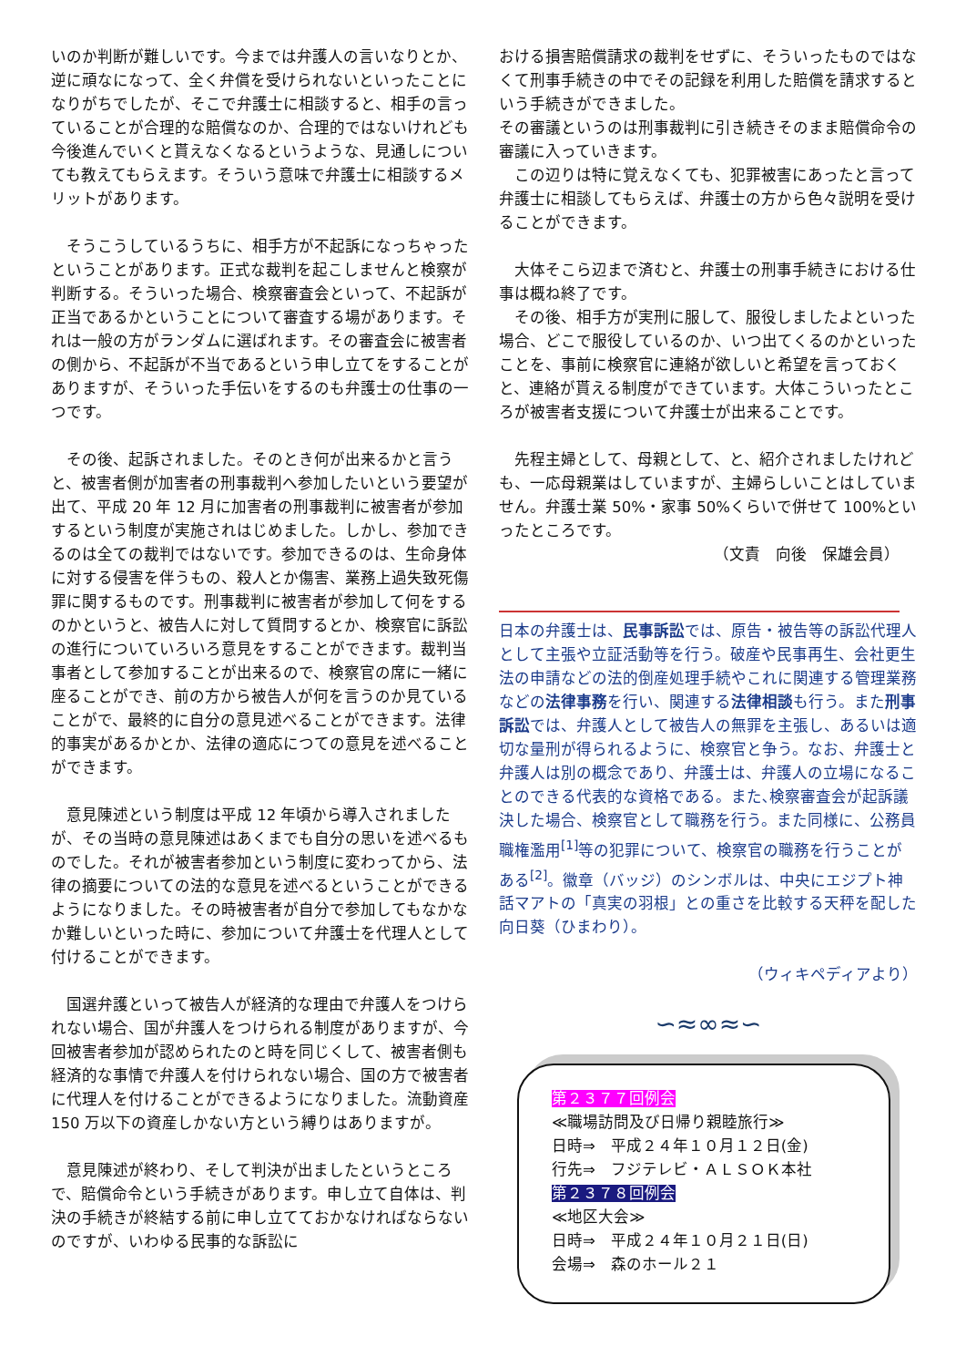いのか判断が難しいです。今までは弁護人の言いなりとか、逆に頑なになって、全く弁償を受けられないといったことになりがちでしたが、そこで弁護士に相談すると、相手の言っていることが合理的な賠償なのか、合理的ではないけれども今後進んでいくと貰えなくなるというような、見通しについても教えてもらえます。そういう意味で弁護士に相談するメリットがあります。
　そうこうしているうちに、相手方が不起訴になっちゃったということがあります。正式な裁判を起こしませんと検察が判断する。そういった場合、検察審査会といって、不起訴が正当であるかということについて審査する場があります。それは一般の方がランダムに選ばれます。その審査会に被害者の側から、不起訴が不当であるという申し立てをすることがありますが、そういった手伝いをするのも弁護士の仕事の一つです。
　その後、起訴されました。そのとき何が出来るかと言うと、被害者側が加害者の刑事裁判へ参加したいという要望が出て、平成 20 年 12 月に加害者の刑事裁判に被害者が参加するという制度が実施されはじめました。しかし、参加できるのは全ての裁判ではないです。参加できるのは、生命身体に対する侵害を伴うもの、殺人とか傷害、業務上過失致死傷罪に関するものです。刑事裁判に被害者が参加して何をするのかというと、被告人に対して質問するとか、検察官に訴訟の進行についていろいろ意見をすることができます。裁判当事者として参加することが出来るので、検察官の席に一緒に座ることができ、前の方から被告人が何を言うのか見ていることがで、最終的に自分の意見述べることができます。法律的事実があるかとか、法律の適応につての意見を述べることができます。
　意見陳述という制度は平成 12 年頃から導入されましたが、その当時の意見陳述はあくまでも自分の思いを述べるものでした。それが被害者参加という制度に変わってから、法律の摘要についての法的な意見を述べるということができるようになりました。その時被害者が自分で参加してもなかなか難しいといった時に、参加について弁護士を代理人として付けることができます。
　国選弁護といって被告人が経済的な理由で弁護人をつけられない場合、国が弁護人をつけられる制度がありますが、今回被害者参加が認められたのと時を同じくして、被害者側も経済的な事情で弁護人を付けられない場合、国の方で被害者に代理人を付けることができるようになりました。流動資産 150 万以下の資産しかない方という縛りはありますが。
　意見陳述が終わり、そして判決が出ましたというところで、賠償命令という手続きがあります。申し立て自体は、判決の手続きが終結する前に申し立てておかなければならないのですが、いわゆる民事的な訴訟に
おける損害賠償請求の裁判をせずに、そういったものではなくて刑事手続きの中でその記録を利用した賠償を請求するという手続きができました。
その審議というのは刑事裁判に引き続きそのまま賠償命令の審議に入っていきます。
　この辺りは特に覚えなくても、犯罪被害にあったと言って弁護士に相談してもらえば、弁護士の方から色々説明を受けることができます。
　大体そこら辺まで済むと、弁護士の刑事手続きにおける仕事は概ね終了です。
　その後、相手方が実刑に服して、服役しましたよといった場合、どこで服役しているのか、いつ出てくるのかといったことを、事前に検察官に連絡が欲しいと希望を言っておくと、連絡が貰える制度ができています。大体こういったところが被害者支援について弁護士が出来ることです。
　先程主婦として、母親として、と、紹介されましたけれども、一応母親業はしていますが、主婦らしいことはしていません。弁護士業 50%・家事 50%くらいで併せて 100%といったところです。
（文責　向後　保雄会員）
日本の弁護士は、民事訴訟では、原告・被告等の訴訟代理人として主張や立証活動等を行う。破産や民事再生、会社更生法の申請などの法的倒産処理手続やこれに関連する管理業務などの法律事務を行い、関連する法律相談も行う。また刑事訴訟では、弁護人として被告人の無罪を主張し、あるいは適切な量刑が得られるように、検察官と争う。なお、弁護士と弁護人は別の概念であり、弁護士は、弁護人の立場になることのできる代表的な資格である。また､検察審査会が起訴議決した場合、検察官として職務を行う。また同様に、公務員職権濫用<sup>[1]</sup>等の犯罪について、検察官の職務を行うことがある<sup>[2]</sup>。徽章（バッジ）のシンボルは、中央にエジプト神話マアトの「真実の羽根」との重さを比較する天秤を配した向日葵（ひまわり）。
（ウィキペディアより）
∽≈∞≈∽
第２３７７回例会
≪職場訪問及び日帰り親睦旅行≫
日時⇒　平成２４年１０月１２日(金)
行先⇒　フジテレビ・ＡＬＳＯＫ本社
第２３７８回例会
≪地区大会≫
日時⇒　平成２４年１０月２１日(日)
会場⇒　森のホール２１